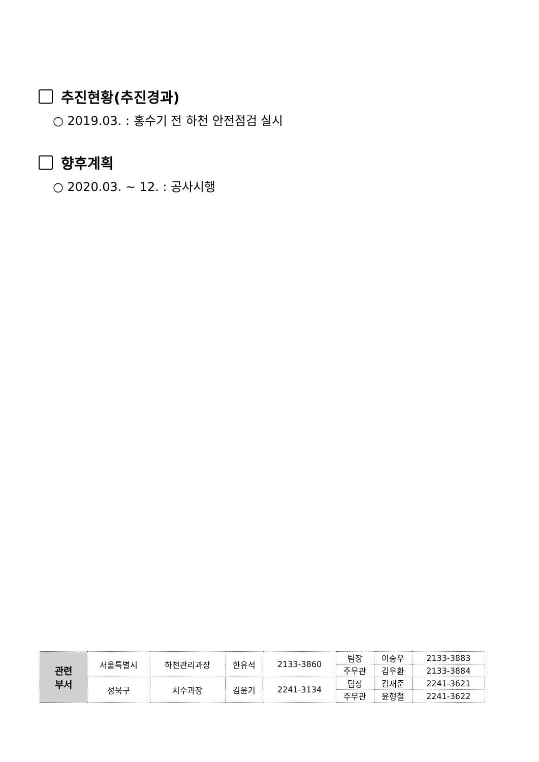추진현황(추진경과)
○ 2019.03. : 홍수기 전 하천 안전점검 실시
향후계획
○ 2020.03. ~ 12. : 공사시행
| 관련 부서 | 서울특별시 | 하천관리과장 | 한유석 | 2133-3860 | 팀장 | 이승우 | 2133-3883 |
| | | | | | 주무관 | 김우환 | 2133-3884 |
| | 성북구 | 치수과장 | 김윤기 | 2241-3134 | 팀장 | 김재준 | 2241-3621 |
| | | | | | 주무관 | 윤형철 | 2241-3622 |